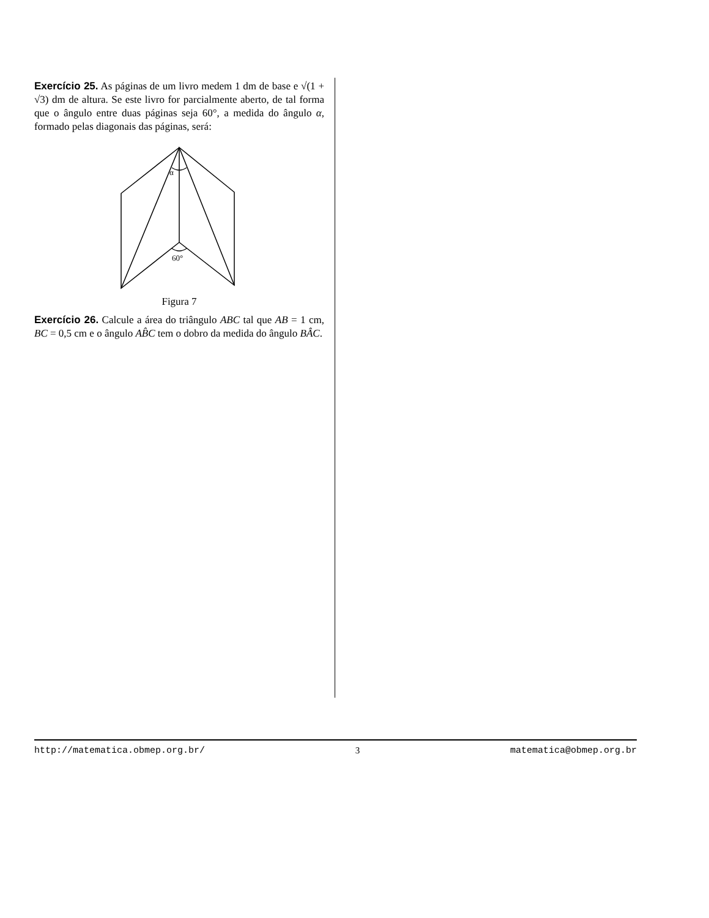Exercício 25. As páginas de um livro medem 1 dm de base e √(1 + √3) dm de altura. Se este livro for parcialmente aberto, de tal forma que o ângulo entre duas páginas seja 60°, a medida do ângulo α, formado pelas diagonais das páginas, será:
α
60°
Figura 7
Exercício 26. Calcule a área do triângulo ABC tal que AB = 1 cm, BC = 0,5 cm e o ângulo AB̂C tem o dobro da medida do ângulo BÂC.
http://matematica.obmep.org.br/ 3 matematica@obmep.org.br